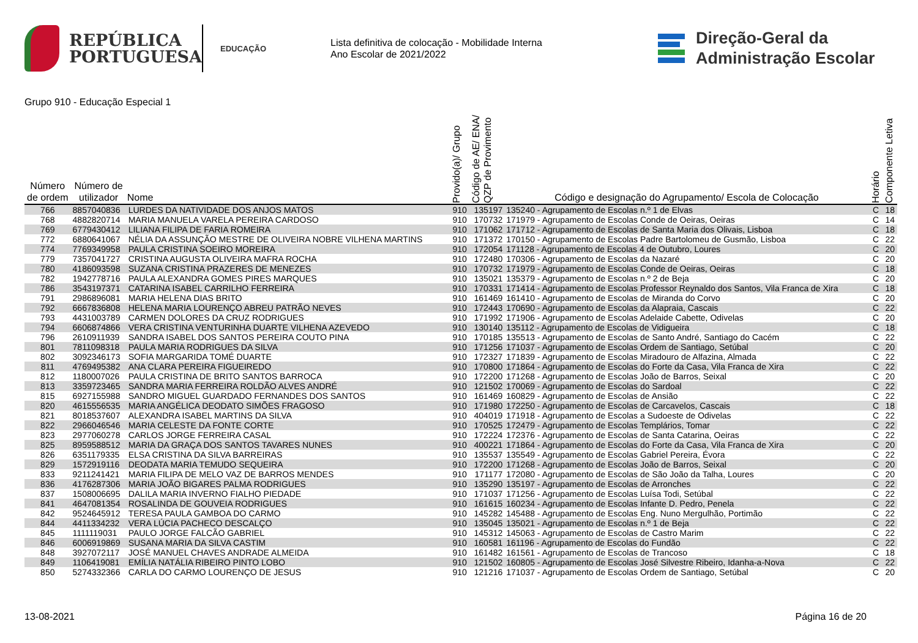REPÚBLICA
PORTUGUESA
EDUCAÇÃO
Lista definitiva de colocação - Mobilidade Interna
Ano Escolar de 2021/2022
Direção-Geral da
Administração Escolar
Grupo 910 - Educação Especial 1
| Número de ordem | Número de utilizador | Nome | Provido(a)/ Grupo | Código de AE/ ENA/ QZP de Provimento | Código e designação do Agrupamento/ Escola de Colocação | Horário | Componente Letiva |
| --- | --- | --- | --- | --- | --- | --- | --- |
| 766 | 8857040836 | LURDES DA NATIVIDADE DOS ANJOS MATOS | 910 | 135197 | 135240 - Agrupamento de Escolas n.º 1 de Elvas | C | 18 |
| 768 | 4882820714 | MARIA MANUELA VARELA PEREIRA CARDOSO | 910 | 170732 | 171979 - Agrupamento de Escolas Conde de Oeiras, Oeiras | C | 14 |
| 769 | 6779430412 | LILIANA FILIPA DE FARIA ROMEIRA | 910 | 171062 | 171712 - Agrupamento de Escolas de Santa Maria dos Olivais, Lisboa | C | 18 |
| 772 | 6880641067 | NÉLIA DA ASSUNÇÃO MESTRE DE OLIVEIRA NOBRE VILHENA MARTINS | 910 | 171372 | 170150 - Agrupamento de Escolas Padre Bartolomeu de Gusmão, Lisboa | C | 22 |
| 774 | 7769349958 | PAULA CRISTINA SOEIRO MOREIRA | 910 | 172054 | 171128 - Agrupamento de Escolas 4 de Outubro, Loures | C | 20 |
| 779 | 7357041727 | CRISTINA AUGUSTA OLIVEIRA MAFRA ROCHA | 910 | 172480 | 170306 - Agrupamento de Escolas da Nazaré | C | 20 |
| 780 | 4186093598 | SUZANA CRISTINA PRAZERES DE MENEZES | 910 | 170732 | 171979 - Agrupamento de Escolas Conde de Oeiras, Oeiras | C | 18 |
| 782 | 1942778716 | PAULA ALEXANDRA GOMES PIRES MARQUES | 910 | 135021 | 135379 - Agrupamento de Escolas n.º 2 de Beja | C | 20 |
| 786 | 3543197371 | CATARINA ISABEL CARRILHO FERREIRA | 910 | 170331 | 171414 - Agrupamento de Escolas Professor Reynaldo dos Santos, Vila Franca de Xira | C | 18 |
| 791 | 2986896081 | MARIA HELENA DIAS BRITO | 910 | 161469 | 161410 - Agrupamento de Escolas de Miranda do Corvo | C | 20 |
| 792 | 6667836808 | HELENA MARIA LOURENÇO ABREU PATRÃO NEVES | 910 | 172443 | 170690 - Agrupamento de Escolas da Alapraia, Cascais | C | 22 |
| 793 | 4431003789 | CARMEN DOLORES DA CRUZ RODRIGUES | 910 | 171992 | 171906 - Agrupamento de Escolas Adelaide Cabette, Odivelas | C | 20 |
| 794 | 6606874866 | VERA CRISTINA VENTURINHA DUARTE VILHENA AZEVEDO | 910 | 130140 | 135112 - Agrupamento de Escolas de Vidigueira | C | 18 |
| 796 | 2610911939 | SANDRA ISABEL DOS SANTOS PEREIRA COUTO PINA | 910 | 170185 | 135513 - Agrupamento de Escolas de Santo André, Santiago do Cacém | C | 22 |
| 801 | 7811098318 | PAULA MARIA RODRIGUES DA SILVA | 910 | 171256 | 171037 - Agrupamento de Escolas Ordem de Santiago, Setúbal | C | 20 |
| 802 | 3092346173 | SOFIA MARGARIDA TOMÉ DUARTE | 910 | 172327 | 171839 - Agrupamento de Escolas Miradouro de Alfazina, Almada | C | 22 |
| 811 | 4769495382 | ANA CLARA PEREIRA FIGUEIREDO | 910 | 170800 | 171864 - Agrupamento de Escolas do Forte da Casa, Vila Franca de Xira | C | 22 |
| 812 | 1180007026 | PAULA CRISTINA DE BRITO SANTOS BARROCA | 910 | 172200 | 171268 - Agrupamento de Escolas João de Barros, Seixal | C | 20 |
| 813 | 3359723465 | SANDRA MARIA FERREIRA ROLDÃO ALVES ANDRÉ | 910 | 121502 | 170069 - Agrupamento de Escolas do Sardoal | C | 22 |
| 815 | 6927155988 | SANDRO MIGUEL GUARDADO FERNANDES DOS SANTOS | 910 | 161469 | 160829 - Agrupamento de Escolas de Ansião | C | 22 |
| 820 | 4615556535 | MARIA ANGÉLICA DEODATO SIMÕES FRAGOSO | 910 | 171980 | 172250 - Agrupamento de Escolas de Carcavelos, Cascais | C | 18 |
| 821 | 8018537607 | ALEXANDRA ISABEL MARTINS DA SILVA | 910 | 404019 | 171918 - Agrupamento de Escolas a Sudoeste de Odivelas | C | 22 |
| 822 | 2966046546 | MARIA CELESTE DA FONTE CORTE | 910 | 170525 | 172479 - Agrupamento de Escolas Templários, Tomar | C | 22 |
| 823 | 2977060278 | CARLOS JORGE FERREIRA CASAL | 910 | 172224 | 172376 - Agrupamento de Escolas de Santa Catarina, Oeiras | C | 22 |
| 825 | 8959588512 | MARIA DA GRAÇA DOS SANTOS TAVARES NUNES | 910 | 400221 | 171864 - Agrupamento de Escolas do Forte da Casa, Vila Franca de Xira | C | 20 |
| 826 | 6351179335 | ELSA CRISTINA DA SILVA BARREIRAS | 910 | 135537 | 135549 - Agrupamento de Escolas Gabriel Pereira, Évora | C | 22 |
| 829 | 1572919116 | DEODATA MARIA TEMUDO SEQUEIRA | 910 | 172200 | 171268 - Agrupamento de Escolas João de Barros, Seixal | C | 20 |
| 833 | 9211241421 | MARIA FILIPA DE MELO VAZ DE BARROS MENDES | 910 | 171177 | 172080 - Agrupamento de Escolas de São João da Talha, Loures | C | 20 |
| 836 | 4176287306 | MARIA JOÃO BIGARES PALMA RODRIGUES | 910 | 135290 | 135197 - Agrupamento de Escolas de Arronches | C | 22 |
| 837 | 1508006695 | DALILA MARIA INVERNO FIALHO PIEDADE | 910 | 171037 | 171256 - Agrupamento de Escolas Luísa Todi, Setúbal | C | 22 |
| 841 | 4647081354 | ROSALINDA DE GOUVEIA RODRIGUES | 910 | 161615 | 160234 - Agrupamento de Escolas Infante D. Pedro, Penela | C | 22 |
| 842 | 9524645912 | TERESA PAULA GAMBOA DO CARMO | 910 | 145282 | 145488 - Agrupamento de Escolas Eng. Nuno Mergulhão, Portimão | C | 22 |
| 844 | 4411334232 | VERA LÚCIA PACHECO DESCALÇO | 910 | 135045 | 135021 - Agrupamento de Escolas n.º 1 de Beja | C | 22 |
| 845 | 1111119031 | PAULO JORGE FALCÃO GABRIEL | 910 | 145312 | 145063 - Agrupamento de Escolas de Castro Marim | C | 22 |
| 846 | 6006919869 | SUSANA MARIA DA SILVA CASTIM | 910 | 160581 | 161196 - Agrupamento de Escolas do Fundão | C | 22 |
| 848 | 3927072117 | JOSÉ MANUEL CHAVES ANDRADE ALMEIDA | 910 | 161482 | 161561 - Agrupamento de Escolas de Trancoso | C | 18 |
| 849 | 1106419081 | EMÍLIA NATÁLIA RIBEIRO PINTO LOBO | 910 | 121502 | 160805 - Agrupamento de Escolas José Silvestre Ribeiro, Idanha-a-Nova | C | 22 |
| 850 | 5274332366 | CARLA DO CARMO LOURENÇO DE JESUS | 910 | 121216 | 171037 - Agrupamento de Escolas Ordem de Santiago, Setúbal | C | 20 |
13-08-2021 Página 16 de 20